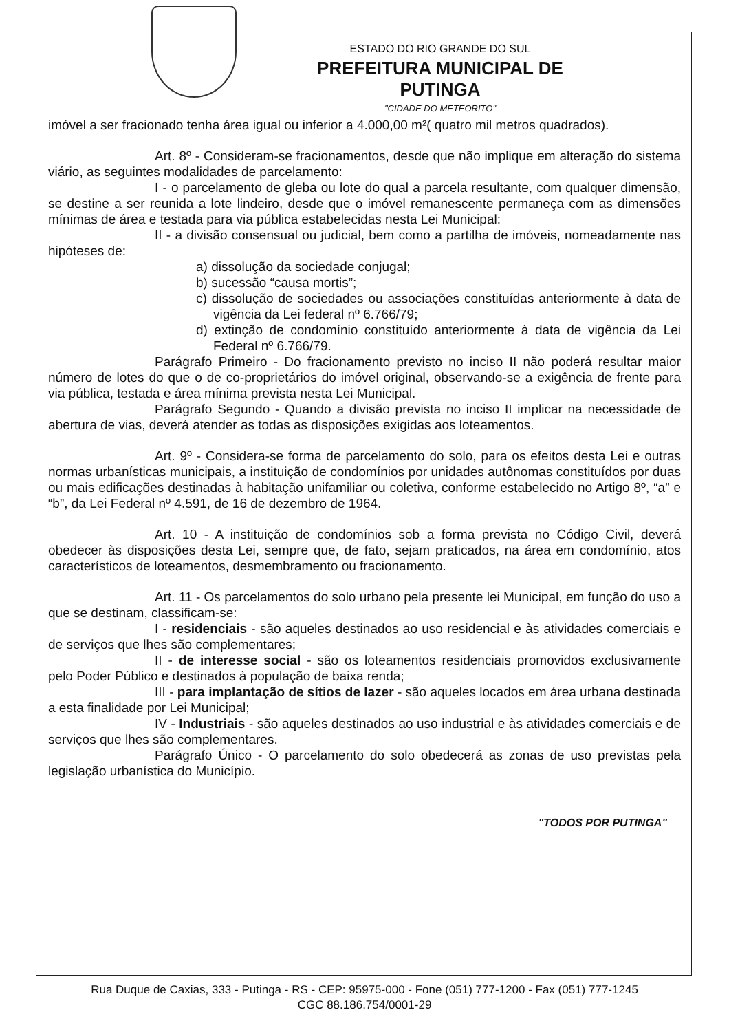ESTADO DO RIO GRANDE DO SUL
PREFEITURA MUNICIPAL DE PUTINGA
"CIDADE DO METEORITO"
imóvel a ser fracionado tenha área igual ou inferior a 4.000,00 m²( quatro mil metros quadrados).
Art. 8º - Consideram-se fracionamentos, desde que não implique em alteração do sistema viário, as seguintes modalidades de parcelamento:
I - o parcelamento de gleba ou lote do qual a parcela resultante, com qualquer dimensão, se destine a ser reunida a lote lindeiro, desde que o imóvel remanescente permaneça com as dimensões mínimas de área e testada para via pública estabelecidas nesta Lei Municipal:
II - a divisão consensual ou judicial, bem como a partilha de imóveis, nomeadamente nas hipóteses de:
a) dissolução da sociedade conjugal;
b) sucessão “causa mortis”;
c) dissolução de sociedades ou associações constituídas anteriormente à data de vigência da Lei federal nº 6.766/79;
d) extinção de condomínio constituído anteriormente à data de vigência da Lei Federal nº 6.766/79.
Parágrafo Primeiro - Do fracionamento previsto no inciso II não poderá resultar maior número de lotes do que o de co-proprietários do imóvel original, observando-se a exigência de frente para via pública, testada e área mínima prevista nesta Lei Municipal.
Parágrafo Segundo - Quando a divisão prevista no inciso II implicar na necessidade de abertura de vias, deverá atender as todas as disposições exigidas aos loteamentos.
Art. 9º - Considera-se forma de parcelamento do solo, para os efeitos desta Lei e outras normas urbanísticas municipais, a instituição de condomínios por unidades autônomas constituídos por duas ou mais edificações destinadas à habitação unifamiliar ou coletiva, conforme estabelecido no Artigo 8º, “a” e “b”, da Lei Federal nº 4.591, de 16 de dezembro de 1964.
Art. 10 - A instituição de condomínios sob a forma prevista no Código Civil, deverá obedecer às disposições desta Lei, sempre que, de fato, sejam praticados, na área em condomínio, atos característicos de loteamentos, desmembramento ou fracionamento.
Art. 11 - Os parcelamentos do solo urbano pela presente lei Municipal, em função do uso a que se destinam, classificam-se:
I - residenciais - são aqueles destinados ao uso residencial e às atividades comerciais e de serviços que lhes são complementares;
II - de interesse social - são os loteamentos residenciais promovidos exclusivamente pelo Poder Público e destinados à população de baixa renda;
III - para implantação de sítios de lazer - são aqueles locados em área urbana destinada a esta finalidade por Lei Municipal;
IV - Industriais - são aqueles destinados ao uso industrial e às atividades comerciais e de serviços que lhes são complementares.
Parágrafo Único - O parcelamento do solo obedecerá as zonas de uso previstas pela legislação urbanística do Município.
"TODOS POR PUTINGA"
Rua Duque de Caxias, 333 - Putinga - RS - CEP: 95975-000 - Fone (051) 777-1200 - Fax (051) 777-1245
CGC 88.186.754/0001-29